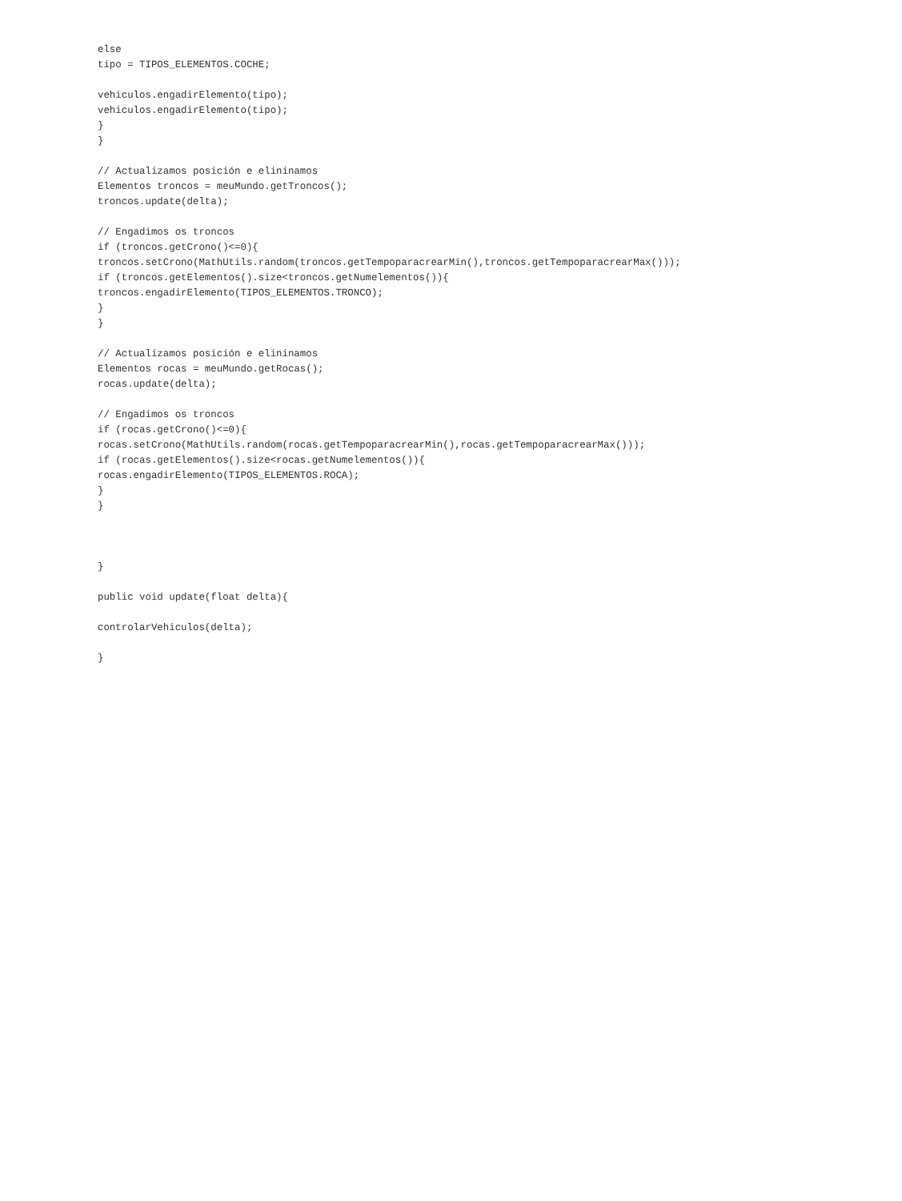else
tipo = TIPOS_ELEMENTOS.COCHE;

vehiculos.engadirElemento(tipo);
vehiculos.engadirElemento(tipo);
}
}

// Actualizamos posición e elininamos
Elementos troncos = meuMundo.getTroncos();
troncos.update(delta);

// Engadimos os troncos
if (troncos.getCrono()<=0){
troncos.setCrono(MathUtils.random(troncos.getTempoparacrearMin(),troncos.getTempoparacrearMax()));
if (troncos.getElementos().size<troncos.getNumelementos()){
troncos.engadirElemento(TIPOS_ELEMENTOS.TRONCO);
}
}

// Actualizamos posición e elininamos
Elementos rocas = meuMundo.getRocas();
rocas.update(delta);

// Engadimos os troncos
if (rocas.getCrono()<=0){
rocas.setCrono(MathUtils.random(rocas.getTempoparacrearMin(),rocas.getTempoparacrearMax()));
if (rocas.getElementos().size<rocas.getNumelementos()){
rocas.engadirElemento(TIPOS_ELEMENTOS.ROCA);
}
}



}

public void update(float delta){

controlarVehiculos(delta);

}